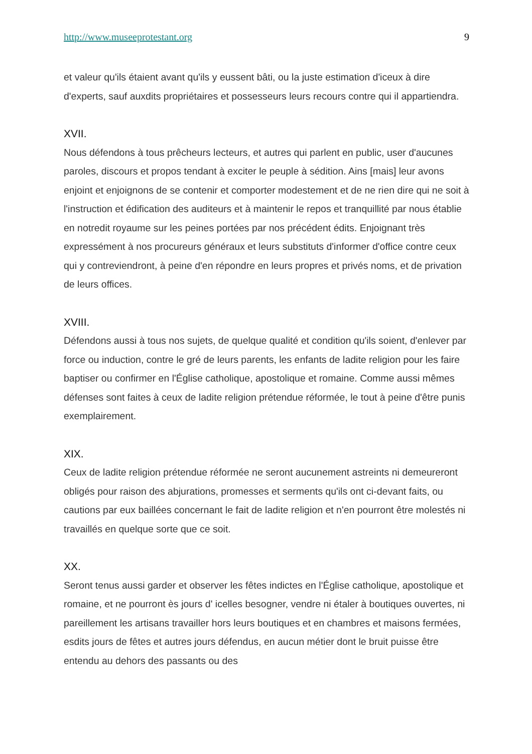http://www.museeprotestant.org 9
et valeur qu'ils étaient avant qu'ils y eussent bâti, ou la juste estimation d'iceux à dire d'experts, sauf auxdits propriétaires et possesseurs leurs recours contre qui il appartiendra.
XVII.
Nous défendons à tous prêcheurs lecteurs, et autres qui parlent en public, user d'aucunes paroles, discours et propos tendant à exciter le peuple à sédition. Ains [mais] leur avons enjoint et enjoignons de se contenir et comporter modestement et de ne rien dire qui ne soit à l'instruction et édification des auditeurs et à maintenir le repos et tranquillité par nous établie en notredit royaume sur les peines portées par nos précédent édits. Enjoignant très expressément à nos procureurs généraux et leurs substituts d'informer d'office contre ceux qui y contreviendront, à peine d'en répondre en leurs propres et privés noms, et de privation de leurs offices.
XVIII.
Défendons aussi à tous nos sujets, de quelque qualité et condition qu'ils soient, d'enlever par force ou induction, contre le gré de leurs parents, les enfants de ladite religion pour les faire baptiser ou confirmer en l'Église catholique, apostolique et romaine. Comme aussi mêmes défenses sont faites à ceux de ladite religion prétendue réformée, le tout à peine d'être punis exemplairement.
XIX.
Ceux de ladite religion prétendue réformée ne seront aucunement astreints ni demeureront obligés pour raison des abjurations, promesses et serments qu'ils ont ci-devant faits, ou cautions par eux baillées concernant le fait de ladite religion et n'en pourront être molestés ni travaillés en quelque sorte que ce soit.
XX.
Seront tenus aussi garder et observer les fêtes indictes en l'Église catholique, apostolique et romaine, et ne pourront ès jours d' icelles besogner, vendre ni étaler à boutiques ouvertes, ni pareillement les artisans travailler hors leurs boutiques et en chambres et maisons fermées, esdits jours de fêtes et autres jours défendus, en aucun métier dont le bruit puisse être entendu au dehors des passants ou des